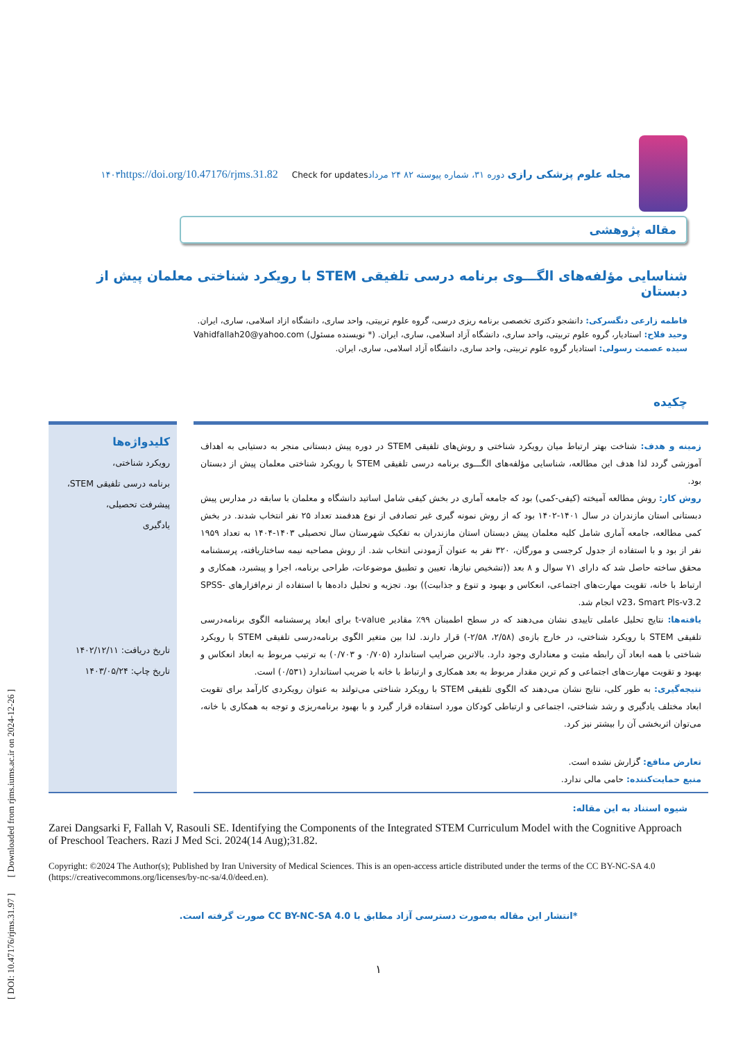[ DOI: 10.47176/rjms.31.97 ] [ Downloaded from rjms.iums.ac.ir on 2024-12-26 ]
مجله علوم پزشکی رازی دوره ۳۱، شماره پیوسته ۸۲ ۲۴ مرداد۱۴۰۳ https://doi.org/10.47176/rjms.31.82 Check for updates
مقاله پژوهشی
شناسایی مؤلفه‌های الگـــوی برنامه درسی تلفیقی STEM با رویکرد شناختی معلمان پیش از دبستان
فاطمه زارعی دنگسرکی: دانشجو دکتری تخصصی برنامه ریزی درسی، گروه علوم تربیتی، واحد ساری، دانشگاه ازاد اسلامی، ساری، ایران.
وحید فلاح: استادیار، گروه علوم تربیتی، واحد ساری، دانشگاه آزاد اسلامی، ساری، ایران. (* نویسنده مسئول) Vahidfallah20@yahoo.com
سیده عصمت رسولی: استادیار گروه علوم تربیتی، واحد ساری، دانشگاه آزاد اسلامی، ساری، ایران.
چکیده
زمینه و هدف: شناخت بهتر ارتباط میان رویکرد شناختی و روش‌های تلفیقی STEM در دوره پیش دبستانی منجر به دستیابی به اهداف آموزشی گردد لذا هدف این مطالعه، شناسایی مؤلفه‌های الگـــوی برنامه درسی تلفیقی STEM با رویکرد شناختی معلمان پیش از دبستان بود.
روش کار: روش مطالعه آمیخته (کیفی-کمی) بود که جامعه آماری در بخش کیفی شامل اساتید دانشگاه و معلمان با سابقه در مدارس پیش دبستانی استان مازندران در سال ۱۴۰۱-۱۴۰۲ بود که از روش نمونه گیری غیر تصادفی از نوع هدفمند تعداد ۲۵ نفر انتخاب شدند. در بخش کمی مطالعه، جامعه آماری شامل کلیه معلمان پیش دبستان استان مازندران به تفکیک شهرستان سال تحصیلی ۱۴۰۳-۱۴۰۴ به تعداد ۱۹۵۹ نفر از بود و با استفاده از جدول کرجسی و مورگان، ۳۲۰ نفر به عنوان آزمودنی انتخاب شد. از روش مصاحبه نیمه ساختاریافته، پرسشنامه محقق ساخته حاصل شد که دارای ۷۱ سوال و ۸ بعد ((تشخیص نیازها، تعیین و تطبیق موضوعات، طراحی برنامه، اجرا و پیشبرد، همکاری و ارتباط با خانه، تقویت مهارت‌های اجتماعی، انعکاس و بهبود و تنوع و جذابیت)) بود. تجزیه و تحلیل داده‌ها با استفاده از نرم‌افزارهای SPSS-v23، Smart Pls-v3.2 انجام شد.
یافته‌ها: نتایج تحلیل عاملی تاییدی نشان می‌دهند که در سطح اطمینان ۹۹٪ مقادیر t-value برای ابعاد پرسشنامه الگوی برنامه‌درسی تلفیقی STEM با رویکرد شناختی، در خارج بازه‌ی (۲/۵۸، ۲/۵۸-) قرار دارند. لذا بین متغیر الگوی برنامه‌درسی تلفیقی STEM با رویکرد شناختی با همه ابعاد آن رابطه مثبت و معناداری وجود دارد. بالاترین ضرایب استاندارد (۰/۷۰۵ و ۰/۷۰۳) به ترتیب مربوط به ابعاد انعکاس و بهبود و تقویت مهارت‌های اجتماعی و کم ترین مقدار مربوط به بعد همکاری و ارتباط با خانه با ضریب استاندارد (۰/۵۳۱) است.
نتیجه‌گیری: به طور کلی، نتایج نشان می‌دهند که الگوی تلفیقی STEM با رویکرد شناختی می‌تولند به عنوان رویکردی کارآمد برای تقویت ابعاد مختلف یادگیری و رشد شناختی، اجتماعی و ارتباطی کودکان مورد استفاده قرار گیرد و با بهبود برنامه‌ریزی و توجه به همکاری با خانه، می‌توان اثربخشی آن را بیشتر نیز کرد.
تعارض منافع: گزارش نشده است.
منبع حمایت‌کننده: حامی مالی ندارد.
کلیدواژه‌ها
رویکرد شناختی،
برنامه درسی تلفیقی STEM،
پیشرفت تحصیلی،
یادگیری
تاریخ دریافت: ۱۴۰۲/۱۲/۱۱
تاریخ چاپ: ۱۴۰۳/۰۵/۲۴
شیوه استناد به این مقاله:
Zarei Dangsarki F, Fallah V, Rasouli SE. Identifying the Components of the Integrated STEM Curriculum Model with the Cognitive Approach of Preschool Teachers. Razi J Med Sci. 2024(14 Aug);31.82.
Copyright: ©2024 The Author(s); Published by Iran University of Medical Sciences. This is an open-access article distributed under the terms of the CC BY-NC-SA 4.0 (https://creativecommons.org/licenses/by-nc-sa/4.0/deed.en).
*انتشار این مقاله به‌صورت دسترسی آزاد مطابق با CC BY-NC-SA 4.0 صورت گرفته است.
۱